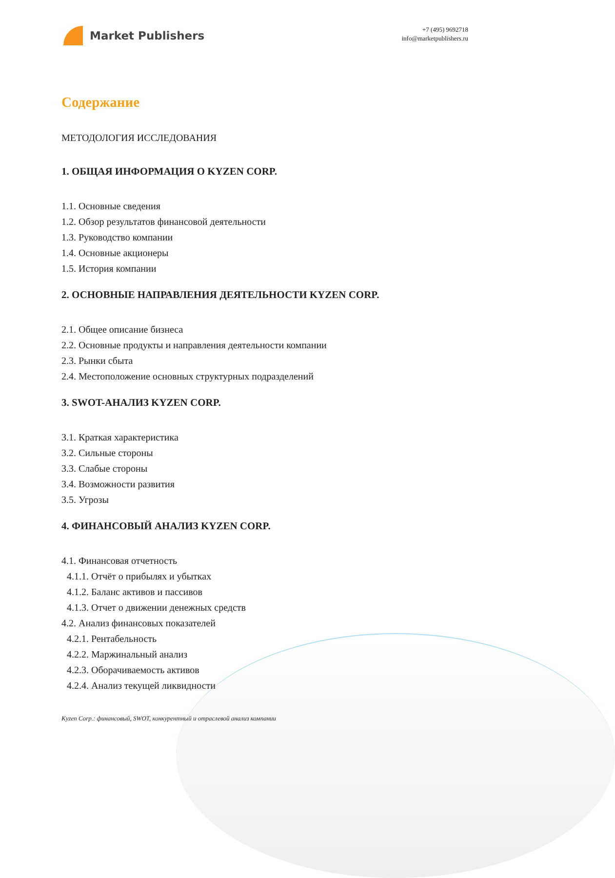Market Publishers
+7 (495) 9692718
info@marketpublishers.ru
Содержание
МЕТОДОЛОГИЯ ИССЛЕДОВАНИЯ
1. ОБЩАЯ ИНФОРМАЦИЯ О KYZEN CORP.
1.1. Основные сведения
1.2. Обзор результатов финансовой деятельности
1.3. Руководство компании
1.4. Основные акционеры
1.5. История компании
2. ОСНОВНЫЕ НАПРАВЛЕНИЯ ДЕЯТЕЛЬНОСТИ KYZEN CORP.
2.1. Общее описание бизнеса
2.2. Основные продукты и направления деятельности компании
2.3. Рынки сбыта
2.4. Местоположение основных структурных подразделений
3. SWOT-АНАЛИЗ KYZEN CORP.
3.1. Краткая характеристика
3.2. Сильные стороны
3.3. Слабые стороны
3.4. Возможности развития
3.5. Угрозы
4. ФИНАНСОВЫЙ АНАЛИЗ KYZEN CORP.
4.1. Финансовая отчетность
4.1.1. Отчёт о прибылях и убытках
4.1.2. Баланс активов и пассивов
4.1.3. Отчет о движении денежных средств
4.2. Анализ финансовых показателей
4.2.1. Рентабельность
4.2.2. Маржинальный анализ
4.2.3. Оборачиваемость активов
4.2.4. Анализ текущей ликвидности
Kyzen Corp.: финансовый, SWOT, конкурентный и отраслевой анализ компании